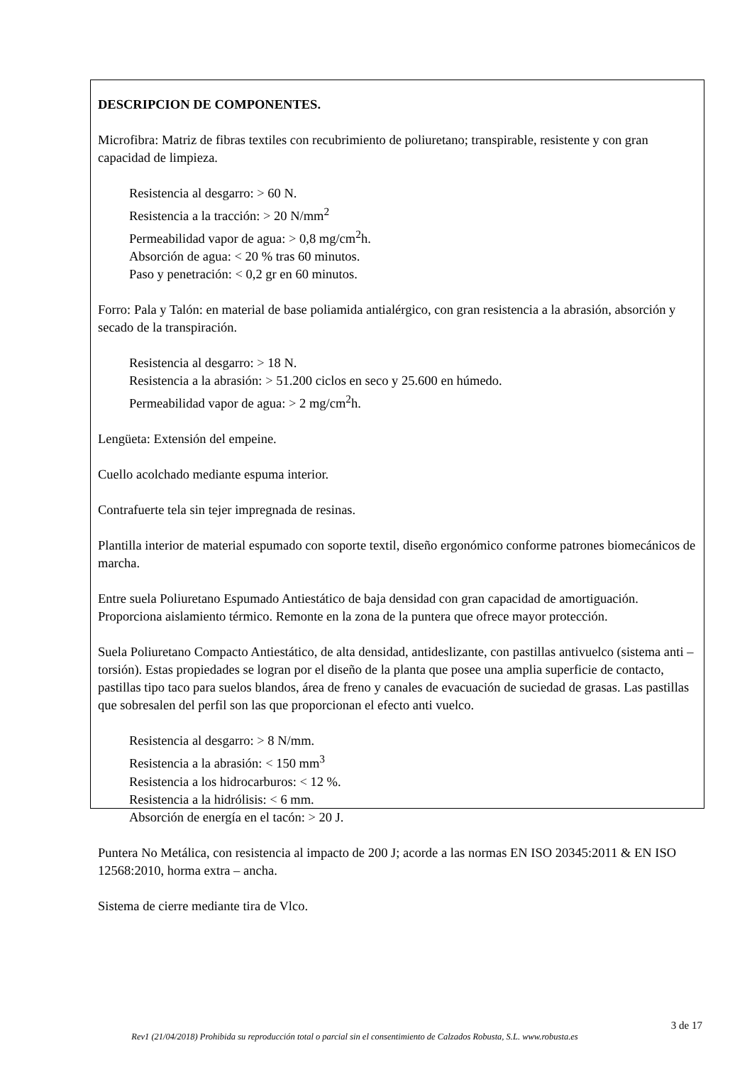DESCRIPCION DE COMPONENTES.
Microfibra: Matriz de fibras textiles con recubrimiento de poliuretano; transpirable, resistente y con gran capacidad de limpieza.
Resistencia al desgarro: > 60 N.
Resistencia a la tracción: > 20 N/mm<sup>2</sup>
Permeabilidad vapor de agua: > 0,8 mg/cm<sup>2</sup>h.
Absorción de agua: < 20 % tras 60 minutos.
Paso y penetración: < 0,2 gr en 60 minutos.
Forro: Pala y Talón: en material de base poliamida antialérgico, con gran resistencia a la abrasión, absorción y secado de la transpiración.
Resistencia al desgarro: > 18 N.
Resistencia a la abrasión: > 51.200 ciclos en seco y 25.600 en húmedo.
Permeabilidad vapor de agua: > 2 mg/cm<sup>2</sup>h.
Lengüeta: Extensión del empeine.
Cuello acolchado mediante espuma interior.
Contrafuerte tela sin tejer impregnada de resinas.
Plantilla interior de material espumado con soporte textil, diseño ergonómico conforme patrones biomecánicos de marcha.
Entre suela Poliuretano Espumado Antiestático de baja densidad con gran capacidad de amortiguación. Proporciona aislamiento térmico. Remonte en la zona de la puntera que ofrece mayor protección.
Suela Poliuretano Compacto Antiestático, de alta densidad, antideslizante, con pastillas antivuelco (sistema anti – torsión). Estas propiedades se logran por el diseño de la planta que posee una amplia superficie de contacto, pastillas tipo taco para suelos blandos, área de freno y canales de evacuación de suciedad de grasas. Las pastillas que sobresalen del perfil son las que proporcionan el efecto anti vuelco.
Resistencia al desgarro: > 8 N/mm.
Resistencia a la abrasión: < 150 mm<sup>3</sup>
Resistencia a los hidrocarburos: < 12 %.
Resistencia a la hidrólisis: < 6 mm.
Absorción de energía en el tacón: > 20 J.
Puntera No Metálica, con resistencia al impacto de 200 J; acorde a las normas EN ISO 20345:2011 & EN ISO 12568:2010, horma extra – ancha.
Sistema de cierre mediante tira de Vlco.
3 de 17
Rev1 (21/04/2018) Prohibida su reproducción total o parcial sin el consentimiento de Calzados Robusta, S.L. www.robusta.es